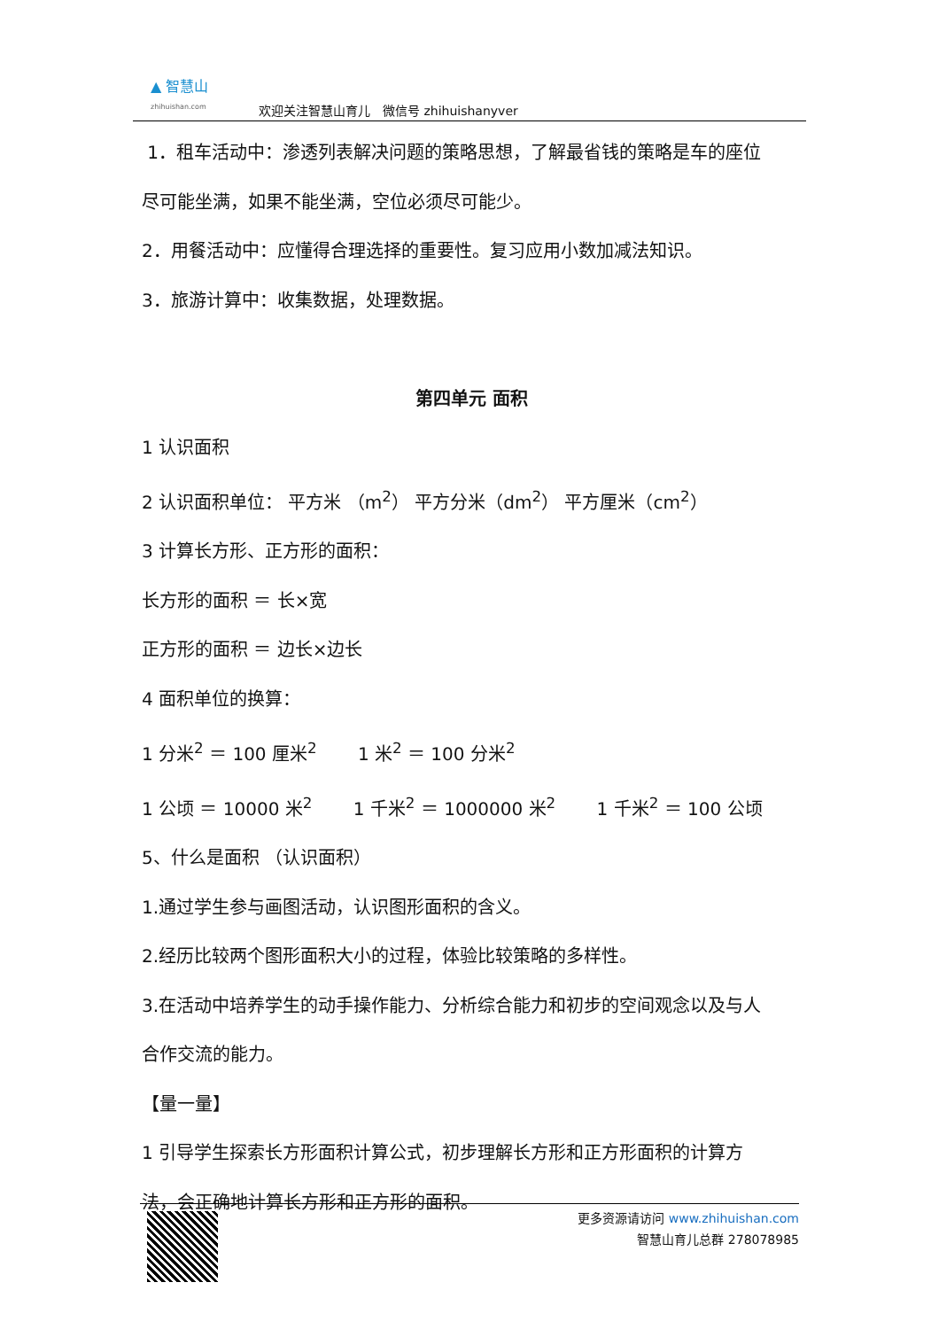▲ 智慧山
zhihuishan.com
欢迎关注智慧山育儿　微信号 zhihuishanyver
1．租车活动中：渗透列表解决问题的策略思想，了解最省钱的策略是车的座位
尽可能坐满，如果不能坐满，空位必须尽可能少。
2．用餐活动中：应懂得合理选择的重要性。复习应用小数加减法知识。
3．旅游计算中：收集数据，处理数据。
第四单元 面积
1 认识面积
2 认识面积单位： 平方米 （m<sup>2</sup>） 平方分米（dm<sup>2</sup>） 平方厘米（cm<sup>2</sup>）
3 计算长方形、正方形的面积：
长方形的面积 ＝ 长×宽
正方形的面积 ＝ 边长×边长
4 面积单位的换算：
1 分米<sup>2</sup> ＝ 100 厘米<sup>2</sup>　　 1 米<sup>2</sup> ＝ 100 分米<sup>2</sup>
1 公顷 ＝ 10000 米<sup>2</sup>　　 1 千米<sup>2</sup> ＝ 1000000 米<sup>2</sup>　　 1 千米<sup>2</sup> ＝ 100 公顷
5、什么是面积 （认识面积）
1.通过学生参与画图活动，认识图形面积的含义。
2.经历比较两个图形面积大小的过程，体验比较策略的多样性。
3.在活动中培养学生的动手操作能力、分析综合能力和初步的空间观念以及与人
合作交流的能力。
【量一量】
1 引导学生探索长方形面积计算公式，初步理解长方形和正方形面积的计算方
法，会正确地计算长方形和正方形的面积。
更多资源请访问 www.zhihuishan.com
智慧山育儿总群 278078985